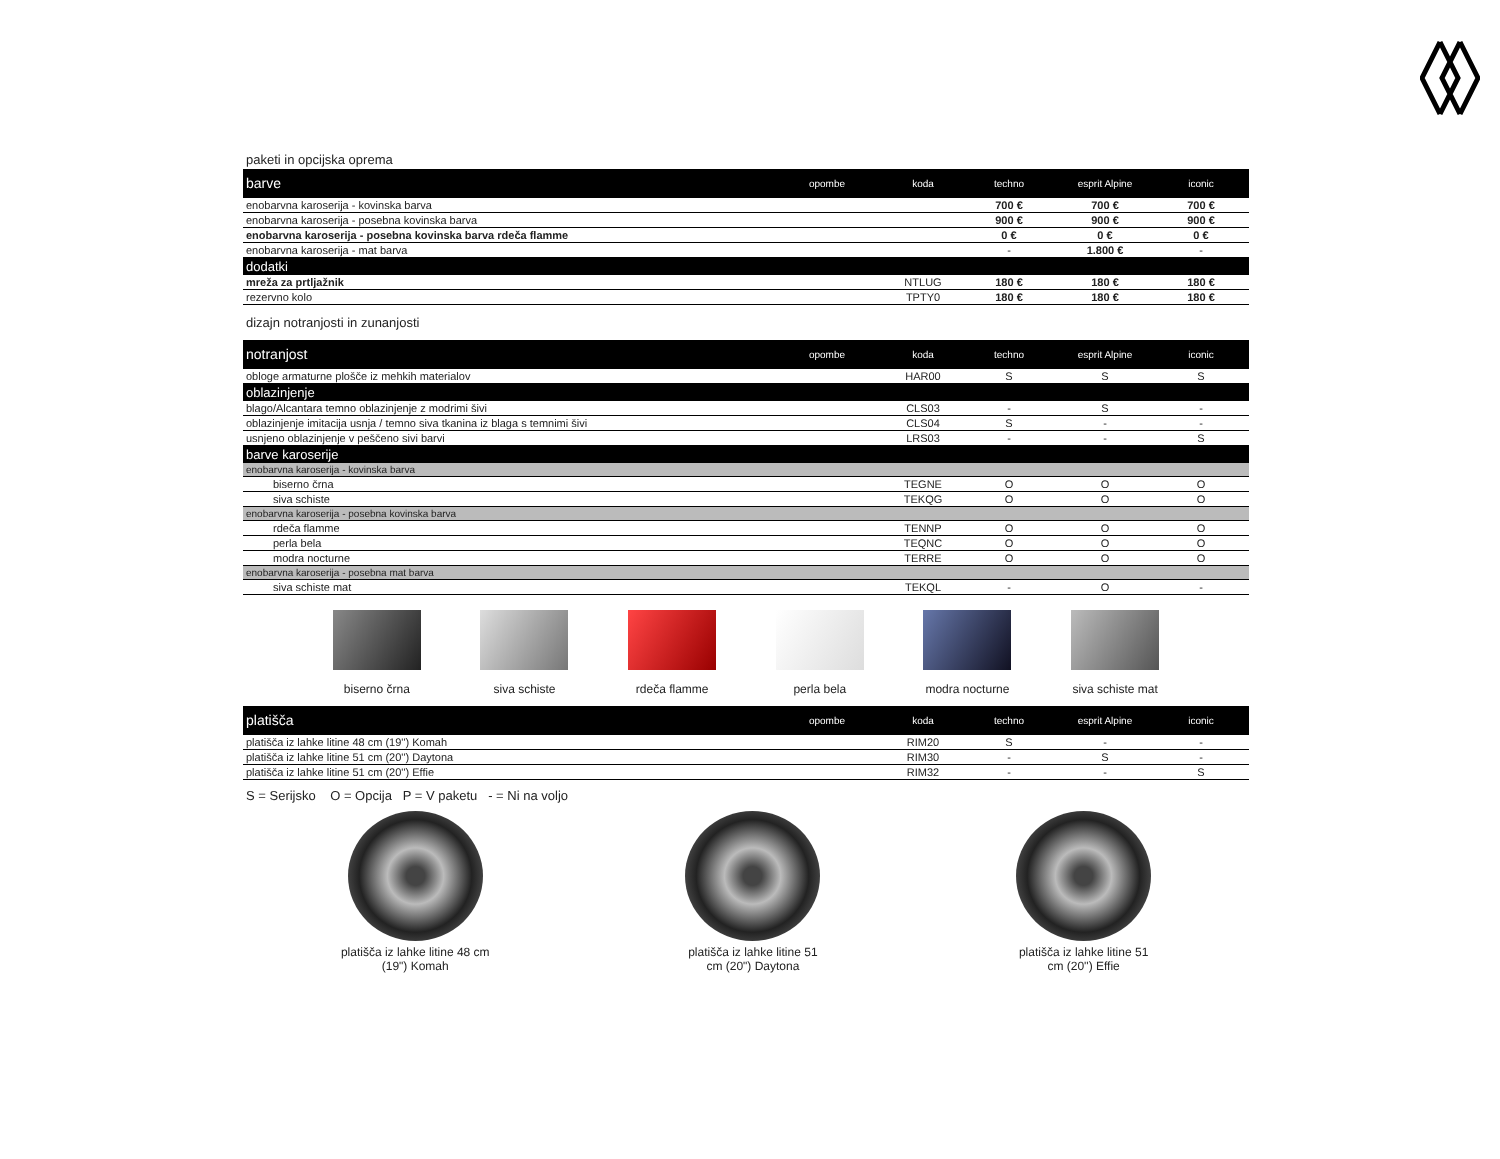paketi in opcijska oprema
| barve | opombe | koda | techno | esprit Alpine | iconic |
| --- | --- | --- | --- | --- | --- |
| enobarvna karoserija - kovinska barva | | | 700 € | 700 € | 700 € |
| enobarvna karoserija - posebna kovinska barva | | | 900 € | 900 € | 900 € |
| enobarvna karoserija - posebna kovinska barva rdeča flamme | | | 0 € | 0 € | 0 € |
| enobarvna karoserija - mat barva | | | - | 1.800 € | - |
| dodatki | | | | | |
| mreža za prtljažnik | | NTLUG | 180 € | 180 € | 180 € |
| rezervno kolo | | TPTY0 | 180 € | 180 € | 180 € |
dizajn notranjosti in zunanjosti
| notranjost | opombe | koda | techno | esprit Alpine | iconic |
| --- | --- | --- | --- | --- | --- |
| obloge armaturne plošče iz mehkih materialov | | HAR00 | S | S | S |
| oblazinjenje | | | | | |
| blago/Alcantara temno oblazinjenje z modrimi šivi | | CLS03 | - | S | - |
| oblazinjenje imitacija usnja / temno siva tkanina iz blaga s temnimi šivi | | CLS04 | S | - | - |
| usnjeno oblazinjenje v peščeno sivi barvi | | LRS03 | - | - | S |
| barve karoserije | | | | | |
| enobarvna karoserija - kovinska barva | | | | | |
| biserno črna | | TEGNE | O | O | O |
| siva schiste | | TEKQG | O | O | O |
| enobarvna karoserija - posebna kovinska barva | | | | | |
| rdeča flamme | | TENNP | O | O | O |
| perla bela | | TEQNC | O | O | O |
| modra nocturne | | TERRE | O | O | O |
| enobarvna karoserija - posebna mat barva | | | | | |
| siva schiste mat | | TEKQL | - | O | - |
biserno črna siva schiste rdeča flamme perla bela modra nocturne siva schiste mat
| platišča | opombe | koda | techno | esprit Alpine | iconic |
| --- | --- | --- | --- | --- | --- |
| platišča iz lahke litine 48 cm (19'') Komah | | RIM20 | S | - | - |
| platišča iz lahke litine 51 cm (20'') Daytona | | RIM30 | - | S | - |
| platišča iz lahke litine 51 cm (20'') Effie | | RIM32 | - | - | S |
S = Serijsko O = Opcija P = V paketu - = Ni na voljo
platišča iz lahke litine 48 cm
(19") Komah
platišča iz lahke litine 51
cm (20") Daytona
platišča iz lahke litine 51
cm (20'') Effie